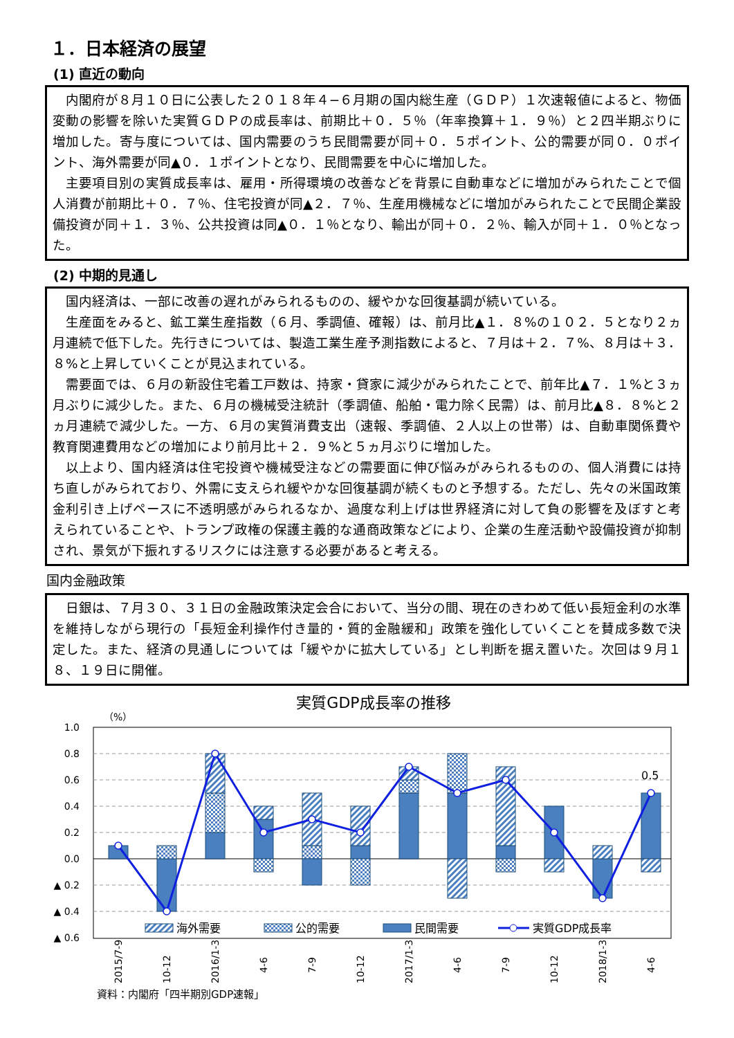１．日本経済の展望
(1) 直近の動向
内閣府が８月１０日に公表した２０１８年４−６月期の国内総生産（ＧＤＰ）１次速報値によると、物価変動の影響を除いた実質ＧＤＰの成長率は、前期比＋０．５％（年率換算＋１．９％）と２四半期ぶりに増加した。寄与度については、国内需要のうち民間需要が同＋０．５ポイント、公的需要が同０．０ポイント、海外需要が同▲０．１ポイントとなり、民間需要を中心に増加した。
主要項目別の実質成長率は、雇用・所得環境の改善などを背景に自動車などに増加がみられたことで個人消費が前期比＋０．７％、住宅投資が同▲２．７％、生産用機械などに増加がみられたことで民間企業設備投資が同＋１．３％、公共投資は同▲０．１％となり、輸出が同＋０．２％、輸入が同＋１．０％となった。
(2) 中期的見通し
国内経済は、一部に改善の遅れがみられるものの、緩やかな回復基調が続いている。
生産面をみると、鉱工業生産指数（６月、季調値、確報）は、前月比▲１．８%の１０２．５となり２ヵ月連続で低下した。先行きについては、製造工業生産予測指数によると、７月は＋２．７%、８月は＋３．８%と上昇していくことが見込まれている。
需要面では、６月の新設住宅着工戸数は、持家・貸家に減少がみられたことで、前年比▲７．１%と３ヵ月ぶりに減少した。また、６月の機械受注統計（季調値、船舶・電力除く民需）は、前月比▲８．８%と２ヵ月連続で減少した。一方、６月の実質消費支出（速報、季調値、２人以上の世帯）は、自動車関係費や教育関連費用などの増加により前月比＋２．９%と５ヵ月ぶりに増加した。
以上より、国内経済は住宅投資や機械受注などの需要面に伸び悩みがみられるものの、個人消費には持ち直しがみられており、外需に支えられ緩やかな回復基調が続くものと予想する。ただし、先々の米国政策金利引き上げペースに不透明感がみられるなか、過度な利上げは世界経済に対して負の影響を及ぼすと考えられていることや、トランプ政権の保護主義的な通商政策などにより、企業の生産活動や設備投資が抑制され、景気が下振れするリスクには注意する必要があると考える。
国内金融政策
日銀は、７月３０、３１日の金融政策決定会合において、当分の間、現在のきわめて低い長短金利の水準を維持しながら現行の「長短金利操作付き量的・質的金融緩和」政策を強化していくことを賛成多数で決定した。また、経済の見通しについては「緩やかに拡大している」とし判断を据え置いた。次回は９月１８、１９日に開催。
実質GDP成長率の推移
（%）
1.0
0.8
0.6
0.4
0.2
0.0
▲ 0.2
▲ 0.4
▲ 0.6
0.5
海外需要
公的需要
民間需要
実質GDP成長率
2015/7-9
10-12
2016/1-3
4-6
7-9
10-12
2017/1-3
4-6
7-9
10-12
2018/1-3
4-6
資料：内閣府「四半期別GDP速報」